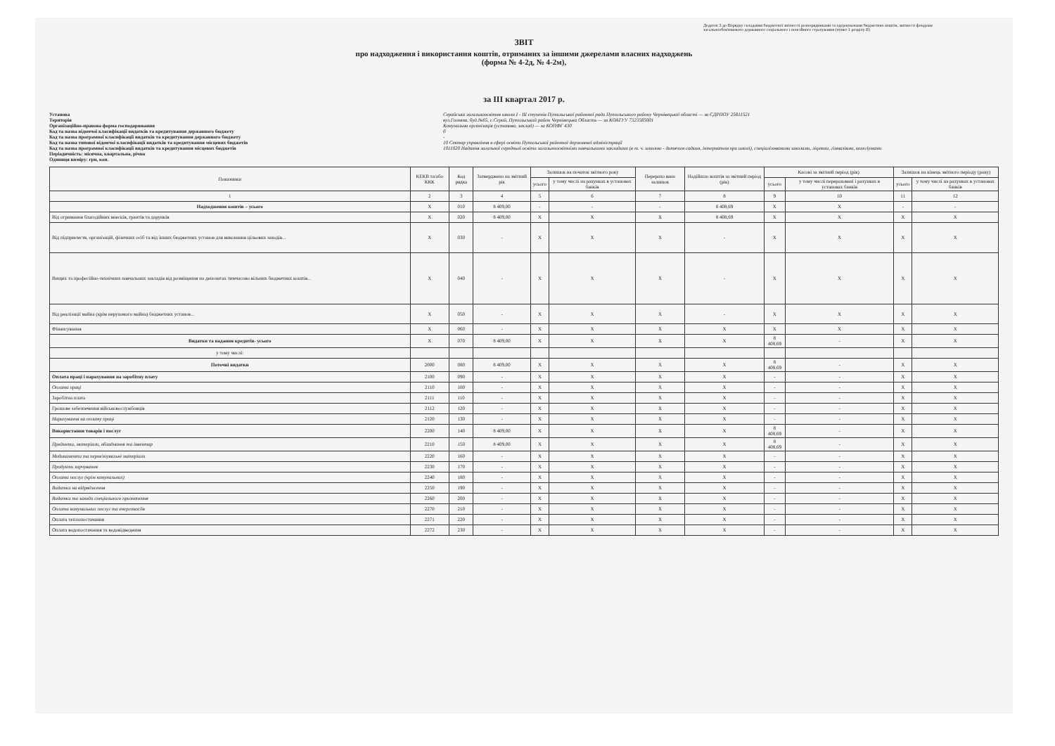Додаток 3 до Порядку складання бюджетної звітності розпорядниками та одержувачами бюджетних коштів, звітності фондами загальнообов'язкового державного соціального і пенсійного страхування (пункт 1 розділу II)
ЗВІТ
про надходження і використання коштів, отриманих за іншими джерелами власних надходжень
(форма № 4-2д, № 4-2м),
за III квартал 2017 р.
Установа
Територія
Організаційно-правова форма господарювання
Код та назва відомчої класифікації видатків та кредитування державного бюджету
Код та назва програмної класифікації видатків та кредитування державного бюджету
Код та назва типової відомчої класифікації видатків та кредитування місцевих бюджетів
Код та назва програмної класифікації видатків та кредитування місцевих бюджетів
Періодичність: місячна, квартальна, річна
Одиниця виміру: грн, коп.
Серайська загальноосвітня школа I - III ступенів Путильської районної ради Путильського району Чернівецької області — за ЄДРПОУ 25811521
вул.Головна, буд.№65, с.Серай, Путильський район Чернівецька Область — за КОАТУУ 7323585001
Комунальна організація (установа, заклад) — за КОПФГ 430
0
-
10 Сектор управління в сфері освіти Путильської районної державної адміністрації
1011020 Надання загальної середньої освіти загальноосвітніми навчальними закладами (в т. ч. школою - дитячим садком, інтернатом при школі), спеціалізованими школами, ліцеями, гімназіями, колегіумами
| Показники | КЕКВ та/або ККК | Код рядка | Затверджено на звітний рік | Залишок на початок звітного року | | Перерахо вано залишок | Надійшло коштів за звітний період (рік) | Касові за звітний період (рік) | | Залишок на кінець звітного періоду (року) | |
| --- | --- | --- | --- | --- | --- | --- | --- | --- | --- | --- | --- |
| | | | | усього | у тому числі на рахунках в установах банків | | | усього | у тому числі перераховані і рахунках в установах банків | усього | у тому числі на рахунках в установах банків |
| 1 | 2 | 3 | 4 | 5 | 6 | 7 | 8 | 9 | 10 | 11 | 12 |
| Надходження коштів – усього | X | 010 | 8 409,00 | - | - | - | 8 408,69 | X | X | - | - |
| Від отримання благодійних внесків, грантів та дарунків | X | 020 | 8 409,00 | X | X | X | 8 408,69 | X | X | X | X |
| Від підприємств, організацій, фізичних осіб та від інших бюджетних установ для виконання цільових заходів... | X | 030 | - | X | X | X | - | X | X | X | X |
| Вищих та професійно-технічних навчальних закладів від розміщення на депозитах тимчасово вільних бюджетних коштів... | X | 040 | - | X | X | X | - | X | X | X | X |
| Від реалізації майна (крім нерухомого майна) бюджетних установ... | X | 050 | - | X | X | X | - | X | X | X | X |
| Фінансування | X | 060 | - | X | X | X | X | X | X | X | X |
| Видатки та надання кредитів- усього | X | 070 | 8 409,00 | X | X | X | X | 8 408,69 | - | X | X |
| у тому числі: | | | | | | | | | | | |
| Поточні видатки | 2000 | 080 | 8 409,00 | X | X | X | X | 8 408,69 | - | X | X |
| Оплата праці і нарахування на заробітну плату | 2100 | 090 | - | X | X | X | X | - | - | X | X |
| Оплата праці | 2110 | 100 | - | X | X | X | X | - | - | X | X |
| Заробітна плата | 2111 | 110 | - | X | X | X | X | - | - | X | X |
| Грошове забезпечення військовослужбовців | 2112 | 120 | - | X | X | X | X | - | - | X | X |
| Нарахування на оплату праці | 2120 | 130 | - | X | X | X | X | - | - | X | X |
| Використання товарів і послуг | 2200 | 140 | 8 409,00 | X | X | X | X | 8 408,69 | - | X | X |
| Предмети, матеріали, обладнання та інвентар | 2210 | 150 | 8 409,00 | X | X | X | X | 8 408,69 | - | X | X |
| Медикаменти та перев'язувальні матеріали | 2220 | 160 | - | X | X | X | X | - | - | X | X |
| Продукти харчування | 2230 | 170 | - | X | X | X | X | - | - | X | X |
| Оплата послуг (крім комунальних) | 2240 | 180 | - | X | X | X | X | - | - | X | X |
| Видатки на відрядження | 2250 | 190 | - | X | X | X | X | - | - | X | X |
| Видатки та заходи спеціального призначення | 2260 | 200 | - | X | X | X | X | - | - | X | X |
| Оплата комунальних послуг та енергоносіїв | 2270 | 210 | - | X | X | X | X | - | - | X | X |
| Оплата теплопостачання | 2271 | 220 | - | X | X | X | X | - | - | X | X |
| Оплата водопостачання та водовідведення | 2272 | 230 | - | X | X | X | X | - | - | X | X |